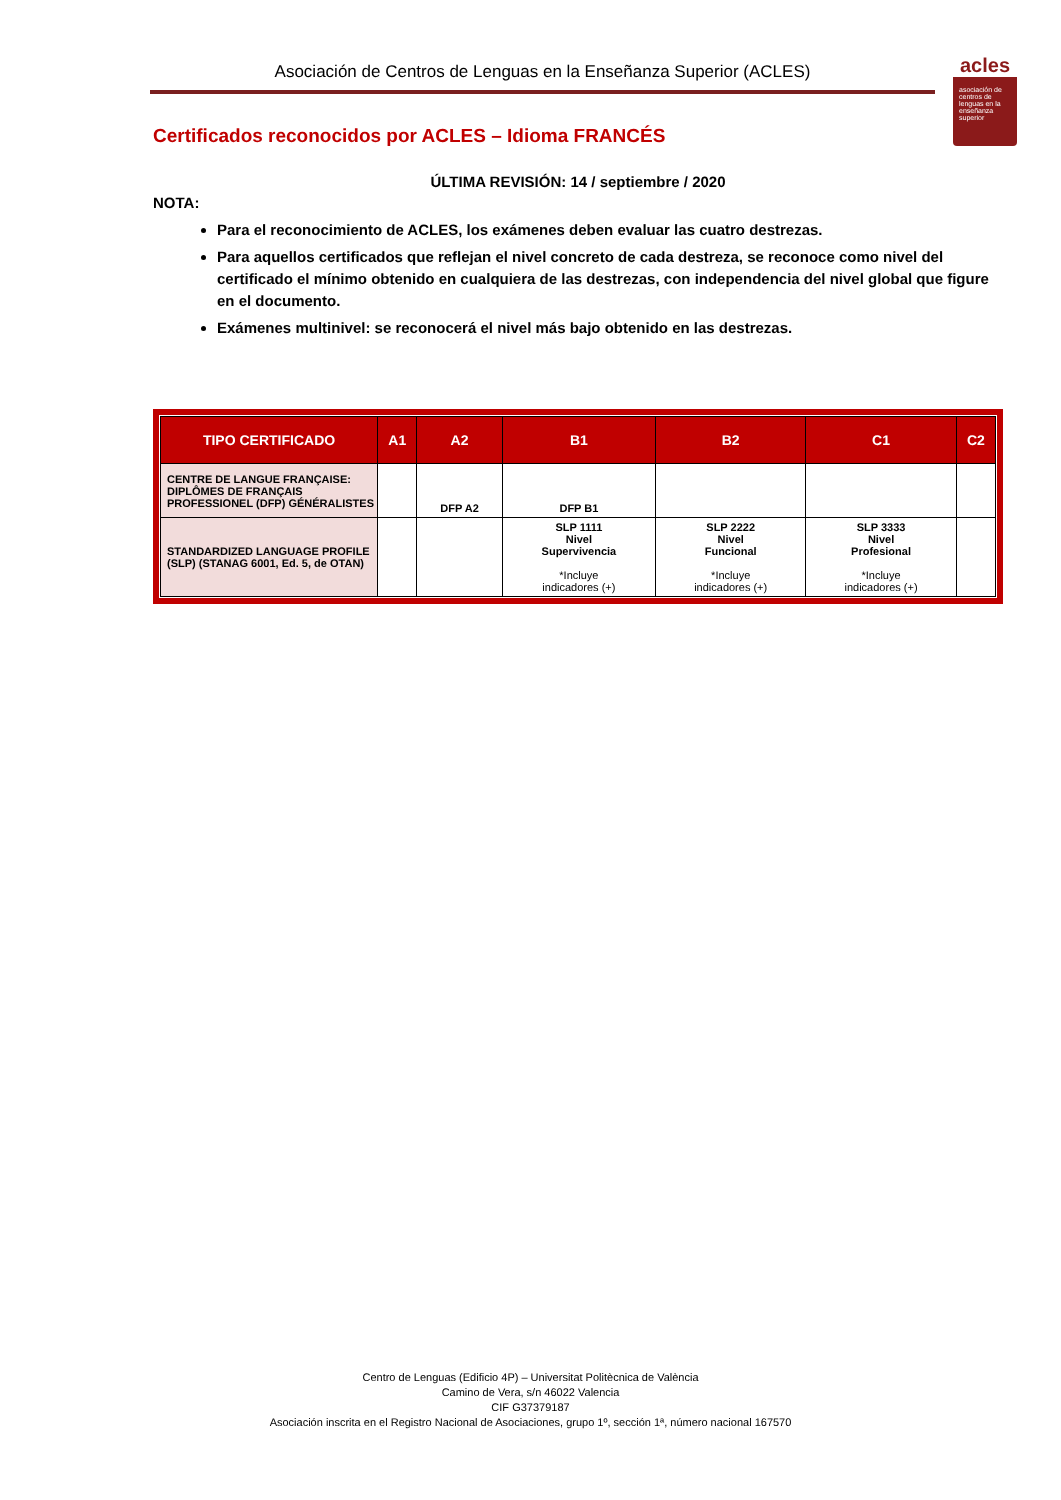Asociación de Centros de Lenguas en la Enseñanza Superior (ACLES)
acles
asociación de centros de lenguas en la enseñanza superior
Certificados reconocidos por ACLES – Idioma FRANCÉS
ÚLTIMA REVISIÓN: 14 / septiembre / 2020
NOTA:
Para el reconocimiento de ACLES, los exámenes deben evaluar las cuatro destrezas.
Para aquellos certificados que reflejan el nivel concreto de cada destreza, se reconoce como nivel del certificado el mínimo obtenido en cualquiera de las destrezas, con independencia del nivel global que figure en el documento.
Exámenes multinivel: se reconocerá el nivel más bajo obtenido en las destrezas.
| TIPO CERTIFICADO | A1 | A2 | B1 | B2 | C1 | C2 |
| --- | --- | --- | --- | --- | --- | --- |
| CENTRE DE LANGUE FRANÇAISE: DIPLÔMES DE FRANÇAIS PROFESSIONEL (DFP) GÉNÉRALISTES | | DFP A2 | DFP B1 | | | |
| STANDARDIZED LANGUAGE PROFILE (SLP) (STANAG 6001, Ed. 5, de OTAN) | | | SLP 1111 Nivel Supervivencia *Incluye indicadores (+) | SLP 2222 Nivel Funcional *Incluye indicadores (+) | SLP 3333 Nivel Profesional *Incluye indicadores (+) | |
Centro de Lenguas (Edificio 4P) – Universitat Politècnica de València
Camino de Vera, s/n 46022 Valencia
CIF G37379187
Asociación inscrita en el Registro Nacional de Asociaciones, grupo 1º, sección 1ª, número nacional 167570